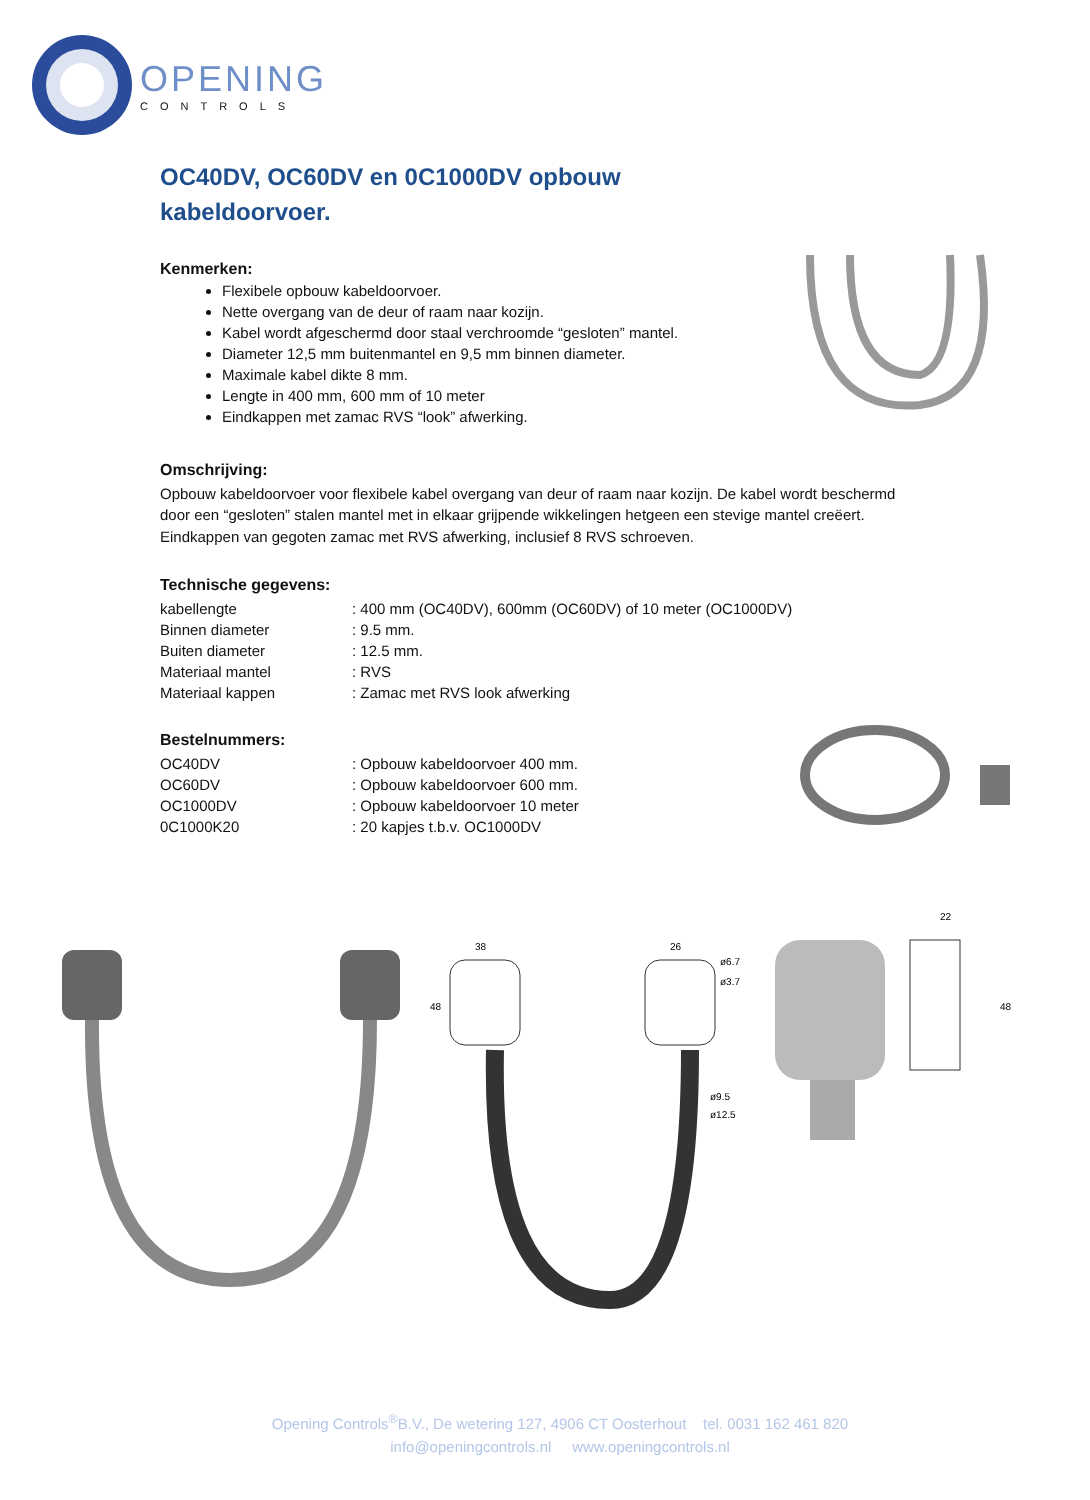OPENING
CONTROLS
OC40DV, OC60DV en 0C1000DV opbouw kabeldoorvoer.
Kenmerken:
Flexibele opbouw kabeldoorvoer.
Nette overgang van de deur of raam naar kozijn.
Kabel wordt afgeschermd door staal verchroomde “gesloten” mantel.
Diameter 12,5 mm buitenmantel en 9,5 mm binnen diameter.
Maximale kabel dikte 8 mm.
Lengte in 400 mm, 600 mm of 10 meter
Eindkappen met zamac RVS “look” afwerking.
Omschrijving:
Opbouw kabeldoorvoer voor flexibele kabel overgang van deur of raam naar kozijn. De kabel wordt beschermd door een “gesloten” stalen mantel met in elkaar grijpende wikkelingen hetgeen een stevige mantel creëert. Eindkappen van gegoten zamac met RVS afwerking, inclusief 8 RVS schroeven.
Technische gegevens:
| kabellengte | : 400 mm (OC40DV), 600mm (OC60DV) of 10 meter (OC1000DV) |
| Binnen diameter | : 9.5 mm. |
| Buiten diameter | : 12.5 mm. |
| Materiaal mantel | : RVS |
| Materiaal kappen | : Zamac met RVS look afwerking |
Bestelnummers:
| OC40DV | : Opbouw kabeldoorvoer 400 mm. |
| OC60DV | : Opbouw kabeldoorvoer 600 mm. |
| OC1000DV | : Opbouw kabeldoorvoer 10 meter |
| 0C1000K20 | : 20 kapjes t.b.v. OC1000DV |
38
48
26
ø6.7
ø3.7
ø9.5
ø12.5
22
48
Opening Controls<sup>®</sup>B.V., De wetering 127, 4906 CT Oosterhout tel. 0031 162 461 820
info@openingcontrols.nl www.openingcontrols.nl